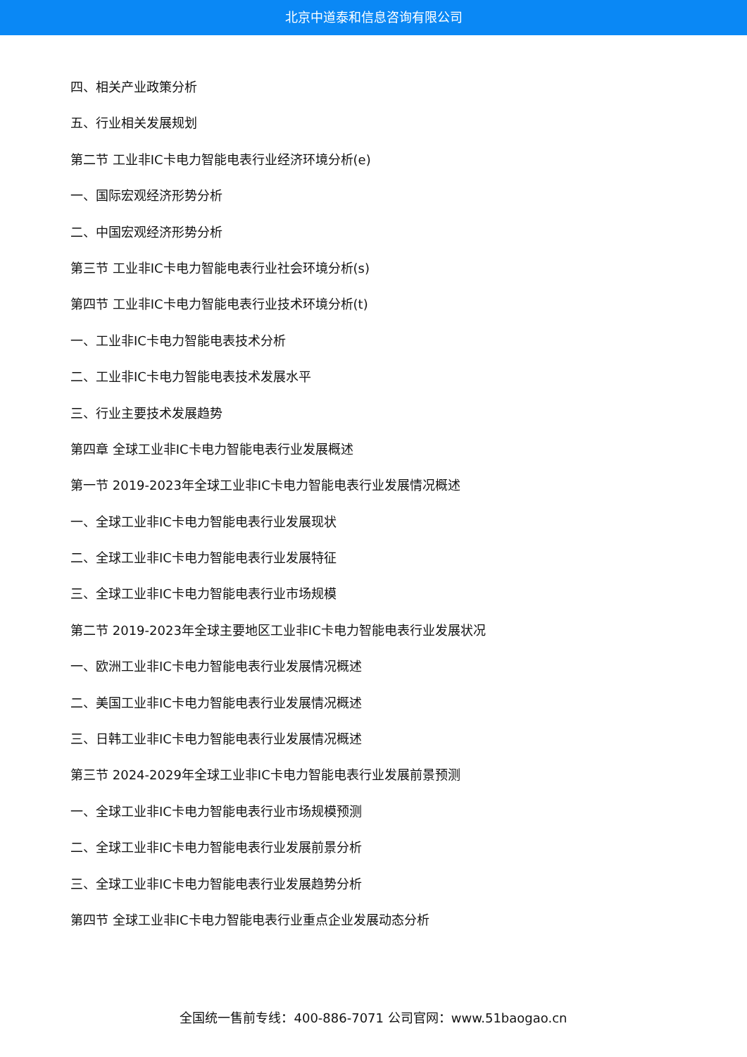北京中道泰和信息咨询有限公司
四、相关产业政策分析
五、行业相关发展规划
第二节 工业非IC卡电力智能电表行业经济环境分析(e)
一、国际宏观经济形势分析
二、中国宏观经济形势分析
第三节 工业非IC卡电力智能电表行业社会环境分析(s)
第四节 工业非IC卡电力智能电表行业技术环境分析(t)
一、工业非IC卡电力智能电表技术分析
二、工业非IC卡电力智能电表技术发展水平
三、行业主要技术发展趋势
第四章 全球工业非IC卡电力智能电表行业发展概述
第一节 2019-2023年全球工业非IC卡电力智能电表行业发展情况概述
一、全球工业非IC卡电力智能电表行业发展现状
二、全球工业非IC卡电力智能电表行业发展特征
三、全球工业非IC卡电力智能电表行业市场规模
第二节 2019-2023年全球主要地区工业非IC卡电力智能电表行业发展状况
一、欧洲工业非IC卡电力智能电表行业发展情况概述
二、美国工业非IC卡电力智能电表行业发展情况概述
三、日韩工业非IC卡电力智能电表行业发展情况概述
第三节 2024-2029年全球工业非IC卡电力智能电表行业发展前景预测
一、全球工业非IC卡电力智能电表行业市场规模预测
二、全球工业非IC卡电力智能电表行业发展前景分析
三、全球工业非IC卡电力智能电表行业发展趋势分析
第四节 全球工业非IC卡电力智能电表行业重点企业发展动态分析
全国统一售前专线：400-886-7071 公司官网：www.51baogao.cn